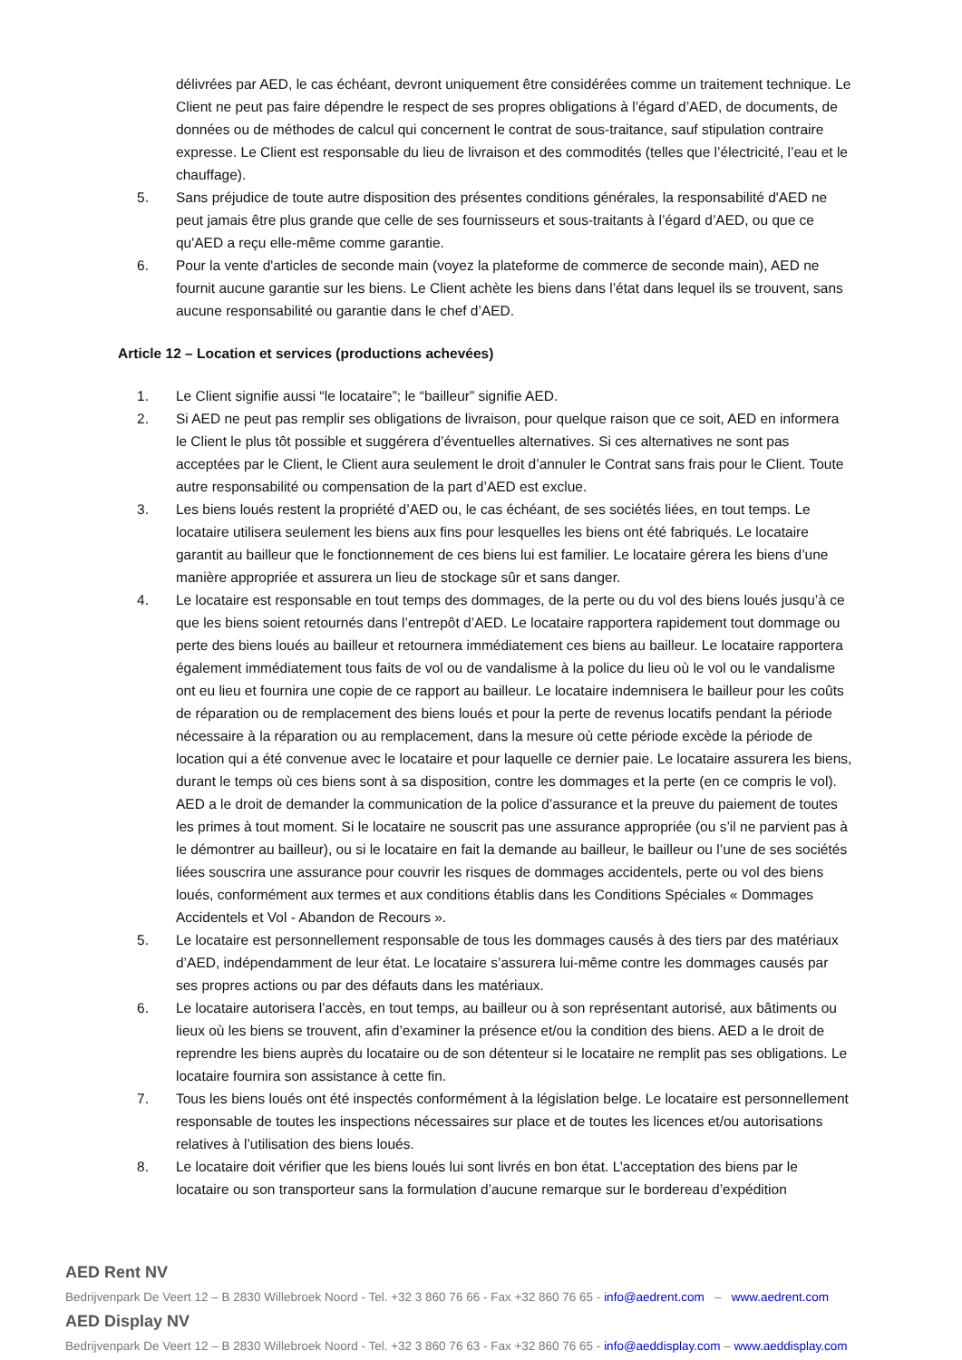délivrées par AED, le cas échéant, devront uniquement être considérées comme un traitement technique. Le Client ne peut pas faire dépendre le respect de ses propres obligations à l’égard d’AED, de documents, de données ou de méthodes de calcul qui concernent le contrat de sous-traitance, sauf stipulation contraire expresse. Le Client est responsable du lieu de livraison et des commodités (telles que l’électricité, l’eau et le chauffage).
5. Sans préjudice de toute autre disposition des présentes conditions générales, la responsabilité d'AED ne peut jamais être plus grande que celle de ses fournisseurs et sous-traitants à l’égard d’AED, ou que ce qu'AED a reçu elle-même comme garantie.
6. Pour la vente d'articles de seconde main (voyez la plateforme de commerce de seconde main), AED ne fournit aucune garantie sur les biens. Le Client achète les biens dans l’état dans lequel ils se trouvent, sans aucune responsabilité ou garantie dans le chef d’AED.
Article 12 – Location et services (productions achevées)
1. Le Client signifie aussi “le locataire”; le “bailleur” signifie AED.
2. Si AED ne peut pas remplir ses obligations de livraison, pour quelque raison que ce soit, AED en informera le Client le plus tôt possible et suggérera d’éventuelles alternatives. Si ces alternatives ne sont pas acceptées par le Client, le Client aura seulement le droit d’annuler le Contrat sans frais pour le Client. Toute autre responsabilité ou compensation de la part d’AED est exclue.
3. Les biens loués restent la propriété d’AED ou, le cas échéant, de ses sociétés liées, en tout temps. Le locataire utilisera seulement les biens aux fins pour lesquelles les biens ont été fabriqués. Le locataire garantit au bailleur que le fonctionnement de ces biens lui est familier. Le locataire gérera les biens d’une manière appropriée et assurera un lieu de stockage sûr et sans danger.
4. Le locataire est responsable en tout temps des dommages, de la perte ou du vol des biens loués jusqu’à ce que les biens soient retournés dans l’entrepôt d’AED. Le locataire rapportera rapidement tout dommage ou perte des biens loués au bailleur et retournera immédiatement ces biens au bailleur. Le locataire rapportera également immédiatement tous faits de vol ou de vandalisme à la police du lieu où le vol ou le vandalisme ont eu lieu et fournira une copie de ce rapport au bailleur. Le locataire indemnisera le bailleur pour les coûts de réparation ou de remplacement des biens loués et pour la perte de revenus locatifs pendant la période nécessaire à la réparation ou au remplacement, dans la mesure où cette période excède la période de location qui a été convenue avec le locataire et pour laquelle ce dernier paie. Le locataire assurera les biens, durant le temps où ces biens sont à sa disposition, contre les dommages et la perte (en ce compris le vol). AED a le droit de demander la communication de la police d’assurance et la preuve du paiement de toutes les primes à tout moment. Si le locataire ne souscrit pas une assurance appropriée (ou s’il ne parvient pas à le démontrer au bailleur), ou si le locataire en fait la demande au bailleur, le bailleur ou l’une de ses sociétés liées souscrira une assurance pour couvrir les risques de dommages accidentels, perte ou vol des biens loués, conformément aux termes et aux conditions établis dans les Conditions Spéciales « Dommages Accidentels et Vol - Abandon de Recours ».
5. Le locataire est personnellement responsable de tous les dommages causés à des tiers par des matériaux d’AED, indépendamment de leur état. Le locataire s’assurera lui-même contre les dommages causés par ses propres actions ou par des défauts dans les matériaux.
6. Le locataire autorisera l’accès, en tout temps, au bailleur ou à son représentant autorisé, aux bâtiments ou lieux où les biens se trouvent, afin d’examiner la présence et/ou la condition des biens. AED a le droit de reprendre les biens auprès du locataire ou de son détenteur si le locataire ne remplit pas ses obligations. Le locataire fournira son assistance à cette fin.
7. Tous les biens loués ont été inspectés conformément à la législation belge. Le locataire est personnellement responsable de toutes les inspections nécessaires sur place et de toutes les licences et/ou autorisations relatives à l’utilisation des biens loués.
8. Le locataire doit vérifier que les biens loués lui sont livrés en bon état. L’acceptation des biens par le locataire ou son transporteur sans la formulation d’aucune remarque sur le bordereau d’expédition
AED Rent NV
Bedrijvenpark De Veert 12 – B 2830 Willebroek Noord - Tel. +32 3 860 76 66 - Fax +32 860 76 65 - info@aedrent.com – www.aedrent.com
AED Display NV
Bedrijvenpark De Veert 12 – B 2830 Willebroek Noord - Tel. +32 3 860 76 63 - Fax +32 860 76 65 - info@aeddisplay.com – www.aeddisplay.com